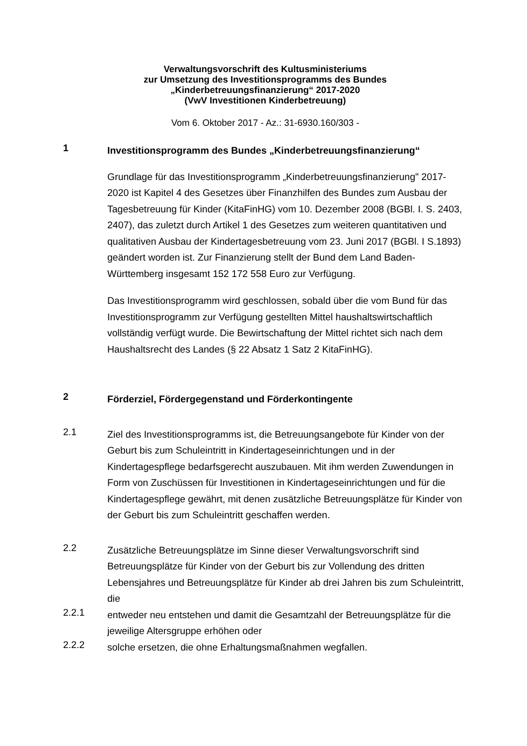Verwaltungsvorschrift des Kultusministeriums
zur Umsetzung des Investitionsprogramms des Bundes
„Kinderbetreuungsfinanzierung“ 2017-2020
(VwV Investitionen Kinderbetreuung)
Vom 6. Oktober 2017 - Az.: 31-6930.160/303 -
1
Investitionsprogramm des Bundes „Kinderbetreuungsfinanzierung“
Grundlage für das Investitionsprogramm „Kinderbetreuungsfinanzierung" 2017-2020 ist Kapitel 4 des Gesetzes über Finanzhilfen des Bundes zum Ausbau der Tagesbetreuung für Kinder (KitaFinHG) vom 10. Dezember 2008 (BGBl. I. S. 2403, 2407), das zuletzt durch Artikel 1 des Gesetzes zum weiteren quantitativen und qualitativen Ausbau der Kindertagesbetreu­ung vom 23. Juni 2017 (BGBl. I S.1893) geändert worden ist. Zur Finanzie­rung stellt der Bund dem Land Baden-Württemberg insgesamt 152 172 558 Euro zur Verfügung.
Das Investitionsprogramm wird geschlossen, sobald über die vom Bund für das Investitionsprogramm zur Verfügung gestellten Mittel haushaltswirt­schaftlich vollständig verfügt wurde. Die Bewirtschaftung der Mittel richtet sich nach dem Haushaltsrecht des Landes (§ 22 Absatz 1 Satz 2 KitaFinHG).
2
Förderziel, Fördergegenstand und Förderkontingente
2.1
Ziel des Investitionsprogramms ist, die Betreuungsangebote für Kinder von der Geburt bis zum Schuleintritt in Kindertageseinrichtungen und in der Kindertagespflege bedarfsgerecht auszubauen. Mit ihm werden Zuwendun­gen in Form von Zuschüssen für Investitionen in Kindertageseinrichtungen und für die Kindertagespflege gewährt, mit denen zusätzliche Betreuungs­plätze für Kinder von der Geburt bis zum Schuleintritt geschaffen werden.
2.2
Zusätzliche Betreuungsplätze im Sinne dieser Verwaltungsvorschrift sind Betreuungsplätze für Kinder von der Geburt bis zur Vollendung des dritten Lebensjahres und Betreuungsplätze für Kinder ab drei Jahren bis zum Schuleintritt, die
2.2.1
entweder neu entstehen und damit die Gesamtzahl der Betreuungsplätze für die jeweilige Altersgruppe erhöhen oder
2.2.2
solche ersetzen, die ohne Erhaltungsmaßnahmen wegfallen.